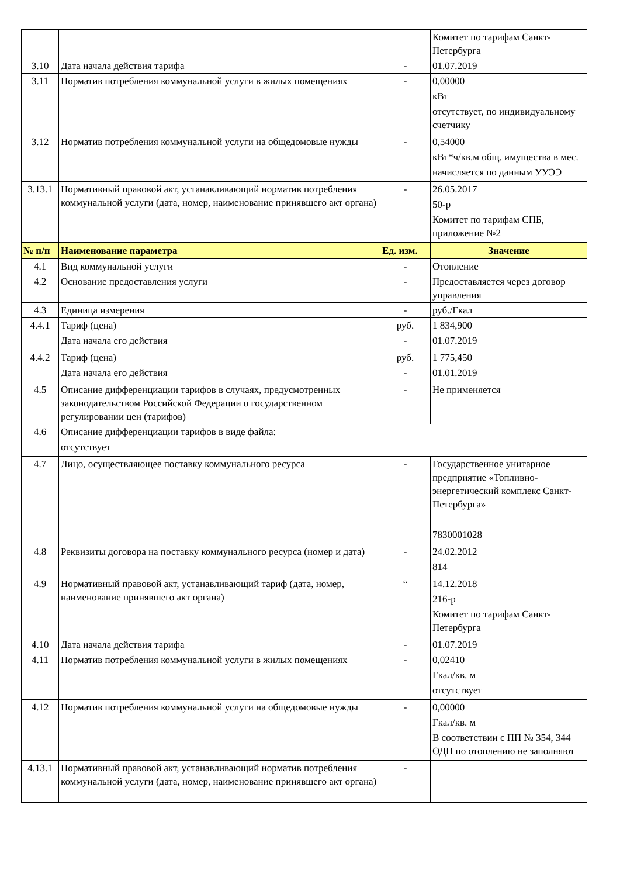| | | | Комитет по тарифам Санкт-Петербурга |
| 3.10 | Дата начала действия тарифа | - | 01.07.2019 |
| 3.11 | Норматив потребления коммунальной услуги в жилых помещениях | - | 0,00000 кВт отсутствует, по индивидуальному счетчику |
| 3.12 | Норматив потребления коммунальной услуги на общедомовые нужды | - | 0,54000 кВт*ч/кв.м общ. имущества в мес. начисляется по данным УУЭЭ |
| 3.13.1 | Нормативный правовой акт, устанавливающий норматив потребления коммунальной услуги (дата, номер, наименование принявшего акт органа) | - | 26.05.2017 50-р Комитет по тарифам СПБ, приложение №2 |
| № п/п | Наименование параметра | Ед. изм. | Значение |
| 4.1 | Вид коммунальной услуги | - | Отопление |
| 4.2 | Основание предоставления услуги | - | Предоставляется через договор управления |
| 4.3 | Единица измерения | - | руб./Гкал |
| 4.4.1 | Тариф (цена) Дата начала его действия | руб. - | 1 834,900 01.07.2019 |
| 4.4.2 | Тариф (цена) Дата начала его действия | руб. - | 1 775,450 01.01.2019 |
| 4.5 | Описание дифференциации тарифов в случаях, предусмотренных законодательством Российской Федерации о государственном регулировании цен (тарифов) | - | Не применяется |
| 4.6 | Описание дифференциации тарифов в виде файла: отсутствует | | |
| 4.7 | Лицо, осуществляющее поставку коммунального ресурса | - | Государственное унитарное предприятие «Топливно-энергетический комплекс Санкт-Петербурга» 7830001028 |
| 4.8 | Реквизиты договора на поставку коммунального ресурса (номер и дата) | - | 24.02.2012 814 |
| 4.9 | Нормативный правовой акт, устанавливающий тариф (дата, номер, наименование принявшего акт органа) | “ | 14.12.2018 216-р Комитет по тарифам Санкт-Петербурга |
| 4.10 | Дата начала действия тарифа | - | 01.07.2019 |
| 4.11 | Норматив потребления коммунальной услуги в жилых помещениях | - | 0,02410 Гкал/кв. м отсутствует |
| 4.12 | Норматив потребления коммунальной услуги на общедомовые нужды | - | 0,00000 Гкал/кв. м В соответствии с ПП № 354, 344 ОДН по отоплению не заполняют |
| 4.13.1 | Нормативный правовой акт, устанавливающий норматив потребления коммунальной услуги (дата, номер, наименование принявшего акт органа) | - | |